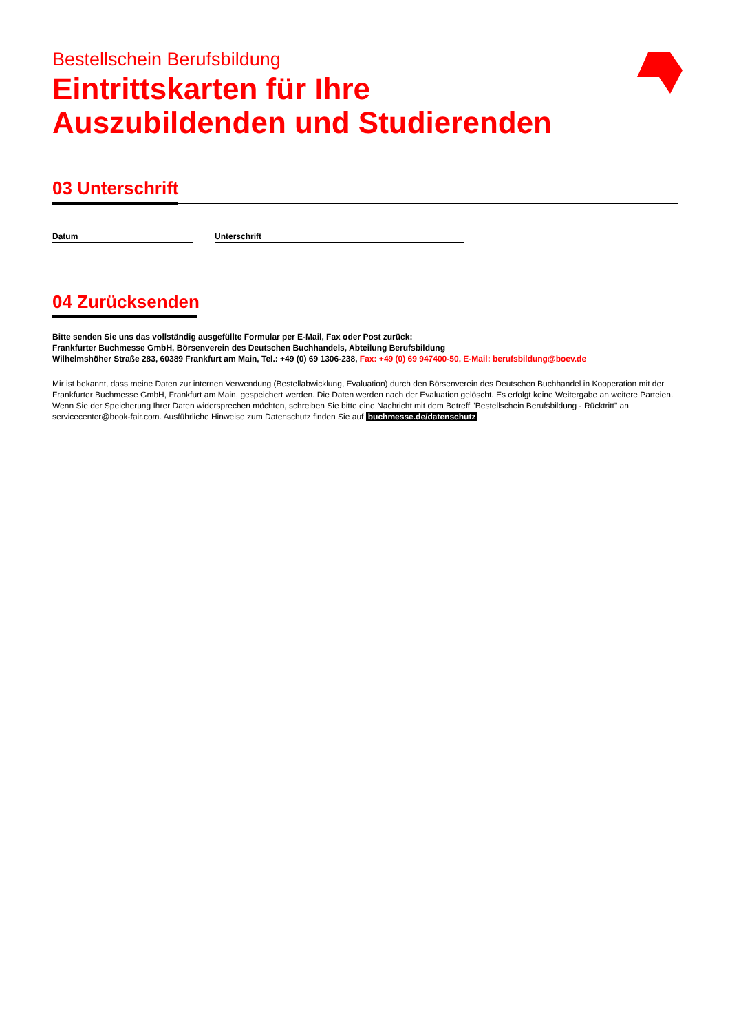Bestellschein Berufsbildung
Eintrittskarten für Ihre
Auszubildenden und Studierenden
03 Unterschrift
Datum Unterschrift
04 Zurücksenden
Bitte senden Sie uns das vollständig ausgefüllte Formular per E-Mail, Fax oder Post zurück:
Frankfurter Buchmesse GmbH, Börsenverein des Deutschen Buchhandels, Abteilung Berufsbildung
Wilhelmshöher Straße 283, 60389 Frankfurt am Main, Tel.: +49 (0) 69 1306-238, Fax: +49 (0) 69 947400-50, E-Mail: berufsbildung@boev.de
Mir ist bekannt, dass meine Daten zur internen Verwendung (Bestellabwicklung, Evaluation) durch den Börsenverein des Deutschen Buchhandel in Kooperation mit der Frankfurter Buchmesse GmbH, Frankfurt am Main, gespeichert werden. Die Daten werden nach der Evaluation gelöscht. Es erfolgt keine Weitergabe an weitere Parteien. Wenn Sie der Speicherung Ihrer Daten widersprechen möchten, schreiben Sie bitte eine Nachricht mit dem Betreff "Bestellschein Berufsbildung - Rücktritt" an servicecenter@book-fair.com. Ausführliche Hinweise zum Datenschutz finden Sie auf buchmesse.de/datenschutz